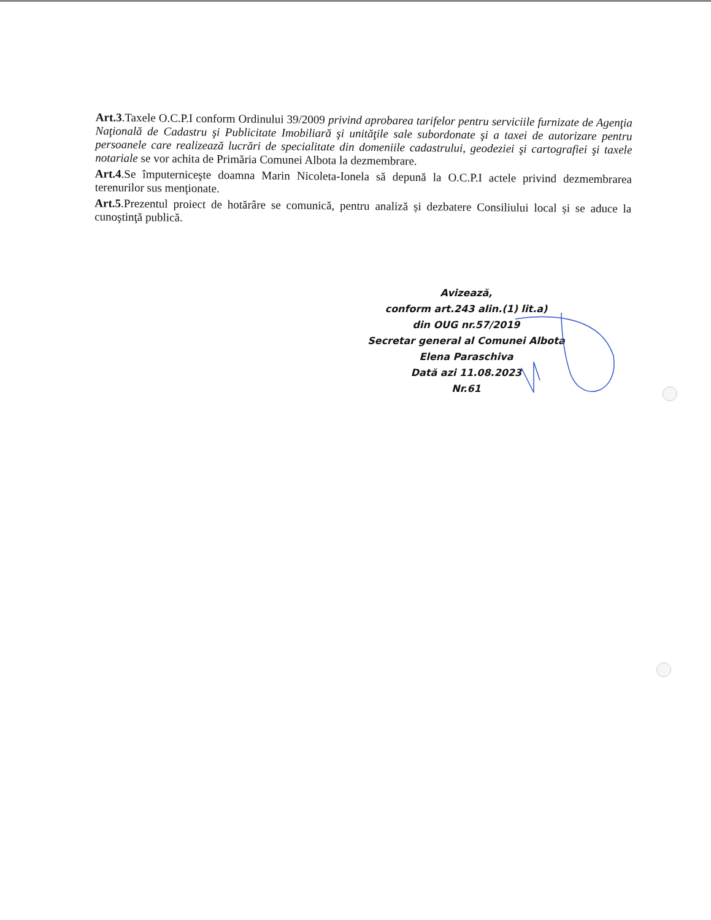Art.3.Taxele O.C.P.I conform Ordinului 39/2009 privind aprobarea tarifelor pentru serviciile furnizate de Agenţia Naţională de Cadastru şi Publicitate Imobiliară şi unităţile sale subordonate şi a taxei de autorizare pentru persoanele care realizează lucrări de specialitate din domeniile cadastrului, geodeziei şi cartografiei şi taxele notariale se vor achita de Primăria Comunei Albota la dezmembrare.
Art.4.Se împuterniceşte doamna Marin Nicoleta-Ionela să depună la O.C.P.I actele privind dezmembrarea terenurilor sus menţionate.
Art.5.Prezentul proiect de hotărâre se comunică, pentru analiză și dezbatere Consiliului local și se aduce la cunoştinţă publică.
Avizează,
conform art.243 alin.(1) lit.a)
din OUG nr.57/2019
Secretar general al Comunei Albota
Elena Paraschiva
Dată azi 11.08.2023
Nr.61